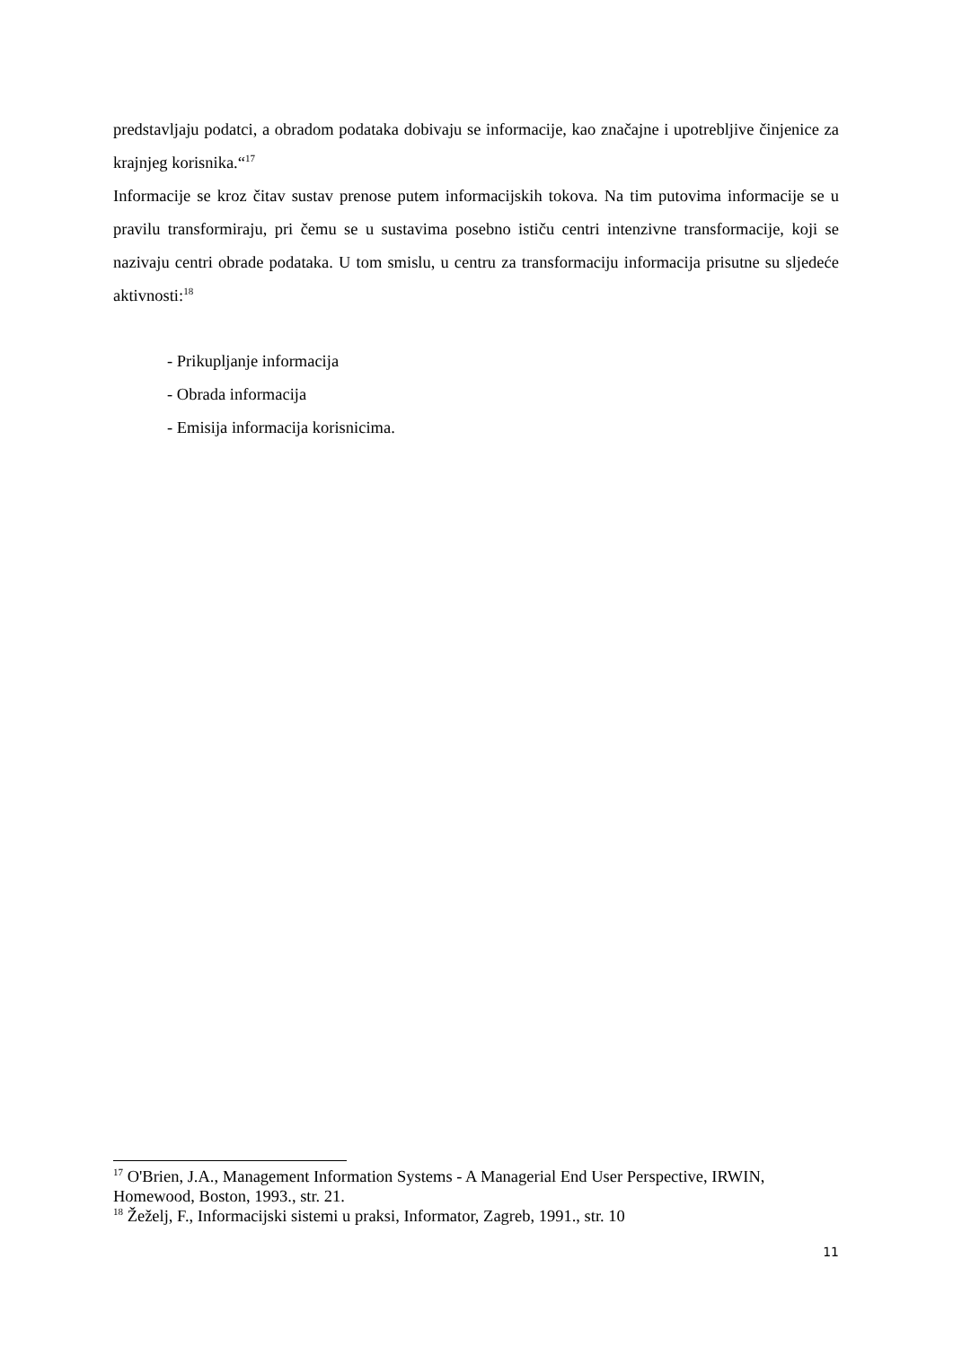predstavljaju podatci, a obradom podataka dobivaju se informacije, kao značajne i upotrebljive činjenice za krajnjeg korisnika.“<sup>17</sup>
Informacije se kroz čitav sustav prenose putem informacijskih tokova. Na tim putovima informacije se u pravilu transformiraju, pri čemu se u sustavima posebno ističu centri intenzivne transformacije, koji se nazivaju centri obrade podataka. U tom smislu, u centru za transformaciju informacija prisutne su sljedeće aktivnosti:<sup>18</sup>
- Prikupljanje informacija
- Obrada informacija
- Emisija informacija korisnicima.
<sup>17</sup> O'Brien, J.A., Management Information Systems - A Managerial End User Perspective, IRWIN, Homewood, Boston, 1993., str. 21.
<sup>18</sup> Žeželj, F., Informacijski sistemi u praksi, Informator, Zagreb, 1991., str. 10
11